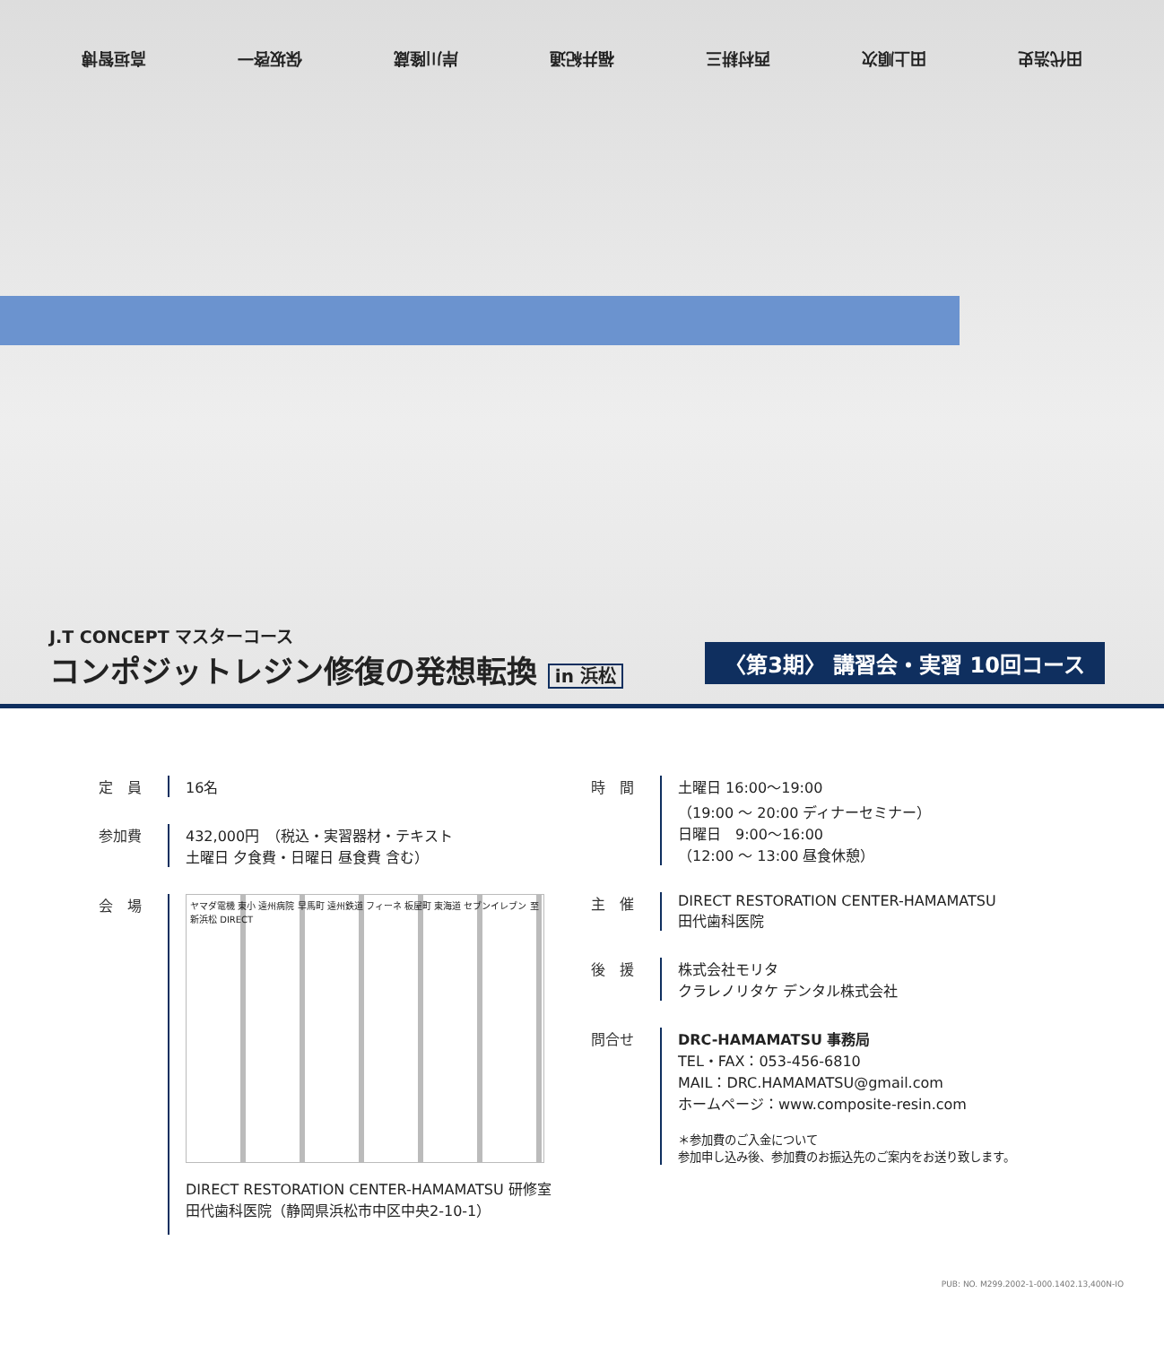田代浩史 田上順次 西村耕三 福井紀通 岸川隆蔵 保坂啓一 高垣智博
J.T CONCEPT マスターコース
コンポジットレジン修復の発想転換 in 浜松
〈第3期〉 講習会・実習 10回コース
定　員 16名
参加費 432,000円　（税込・実習器材・テキスト
土曜日 夕食費・日曜日 昼食費 含む）
会　場
ヤマダ電機 東小 遠州病院 早馬町 遠州鉄道 フィーネ 板屋町 東海道 セブンイレブン 至新浜松 DIRECT
DIRECT RESTORATION CENTER-HAMAMATSU 研修室
田代歯科医院（静岡県浜松市中区中央2-10-1）
時　間 土曜日 16:00〜19:00
（19:00 〜 20:00 ディナーセミナー）
日曜日　9:00〜16:00
（12:00 〜 13:00 昼食休憩）
主　催 DIRECT RESTORATION CENTER-HAMAMATSU
田代歯科医院
後　援 株式会社モリタ
クラレノリタケ デンタル株式会社
問合せ DRC-HAMAMATSU 事務局
TEL・FAX：053-456-6810
MAIL：DRC.HAMAMATSU@gmail.com
ホームページ：www.composite-resin.com
＊参加費のご入金について
参加申し込み後、参加費のお振込先のご案内をお送り致します。
PUB: NO. M299.2002-1-000.1402.13,400N-IO